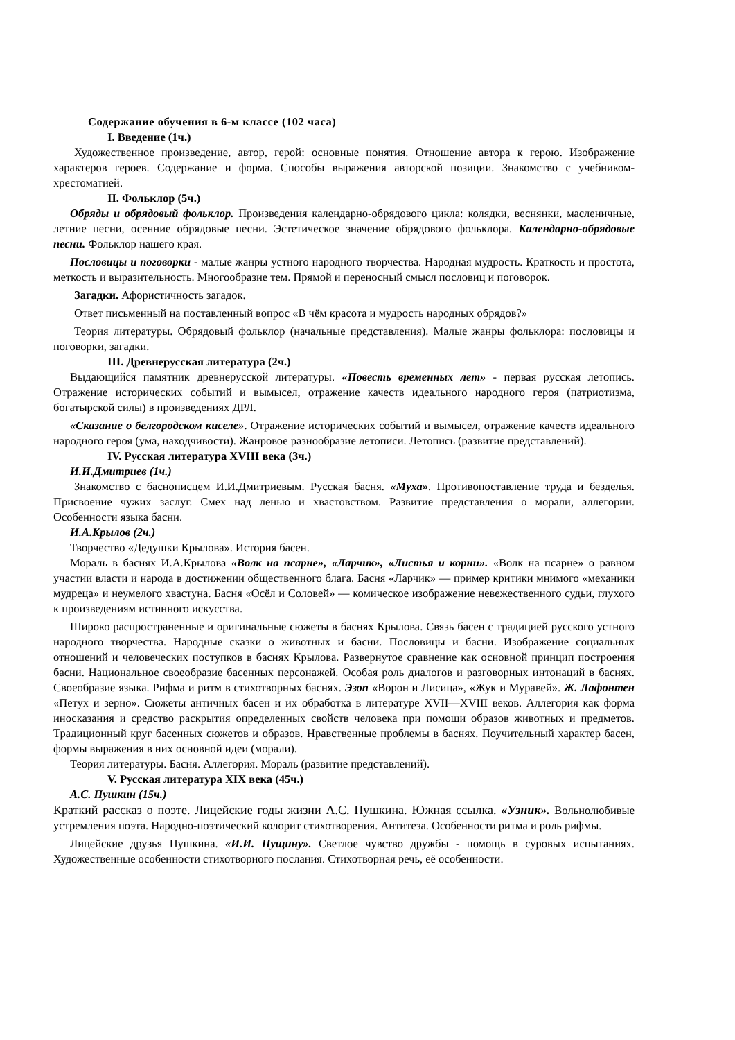Содержание обучения в 6-м классе (102 часа)
I. Введение (1ч.)
Художественное произведение, автор, герой: основные понятия. Отношение автора к герою. Изображение характеров героев. Содержание и форма. Способы выражения авторской позиции. Знакомство с учебником-хрестоматией.
II. Фольклор (5ч.)
Обряды и обрядовый фольклор. Произведения календарно-обрядового цикла: колядки, веснянки, масленичные, летние песни, осенние обрядовые песни. Эстетическое значение обрядового фольклора. Календарно-обрядовые песни. Фольклор нашего края.
Пословицы и поговорки - малые жанры устного народного творчества. Народная мудрость. Краткость и простота, меткость и выразительность. Многообразие тем. Прямой и переносный смысл пословиц и поговорок.
Загадки. Афористичность загадок.
Ответ письменный на поставленный вопрос «В чём красота и мудрость народных обрядов?»
Теория литературы. Обрядовый фольклор (начальные представления). Малые жанры фольклора: пословицы и поговорки, загадки.
III. Древнерусская литература (2ч.)
Выдающийся памятник древнерусской литературы. «Повесть временных лет» - первая русская летопись. Отражение исторических событий и вымысел, отражение качеств идеального народного героя (патриотизма, богатырской силы) в произведениях ДРЛ.
«Сказание о белгородском киселе». Отражение исторических событий и вымысел, отражение качеств идеального народного героя (ума, находчивости). Жанровое разнообразие летописи. Летопись (развитие представлений).
IV. Русская литература XVIII века (3ч.)
И.И.Дмитриев (1ч.)
Знакомство с баснописцем И.И.Дмитриевым. Русская басня. «Муха». Противопоставление труда и безделья. Присвоение чужих заслуг. Смех над ленью и хвастовством. Развитие представления о морали, аллегории. Особенности языка басни.
И.А.Крылов (2ч.)
Творчество «Дедушки Крылова». История басен.
Мораль в баснях И.А.Крылова «Волк на псарне», «Ларчик», «Листья и корни». «Волк на псарне» о равном участии власти и народа в достижении общественного блага. Басня «Ларчик» — пример критики мнимого «механики мудреца» и неумелого хвастуна. Басня «Осёл и Соловей» — комическое изображение невежественного судьи, глухого к произведениям истинного искусства.
Широко распространенные и оригинальные сюжеты в баснях Крылова. Связь басен с традицией русского устного народного творчества. Народные сказки о животных и басни. Пословицы и басни. Изображение социальных отношений и человеческих поступков в баснях Крылова. Развернутое сравнение как основной принцип построения басни. Национальное своеобразие басенных персонажей. Особая роль диалогов и разговорных интонаций в баснях. Своеобразие языка. Рифма и ритм в стихотворных баснях. Эзоп «Ворон и Лисица», «Жук и Муравей». Ж. Лафонтен «Петух и зерно». Сюжеты античных басен и их обработка в литературе XVII—XVIII веков. Аллегория как форма иносказания и средство раскрытия определенных свойств человека при помощи образов животных и предметов. Традиционный круг басенных сюжетов и образов. Нравственные проблемы в баснях. Поучительный характер басен, формы выражения в них основной идеи (морали).
Теория литературы. Басня. Аллегория. Мораль (развитие представлений).
V. Русская литература XIX века (45ч.)
А.С. Пушкин (15ч.)
Краткий рассказ о поэте. Лицейские годы жизни А.С. Пушкина. Южная ссылка. «Узник». Вольнолюбивые устремления поэта. Народно-поэтический колорит стихотворения. Антитеза. Особенности ритма и роль рифмы.
Лицейские друзья Пушкина. «И.И. Пущину». Светлое чувство дружбы - помощь в суровых испытаниях. Художественные особенности стихотворного послания. Стихотворная речь, её особенности.